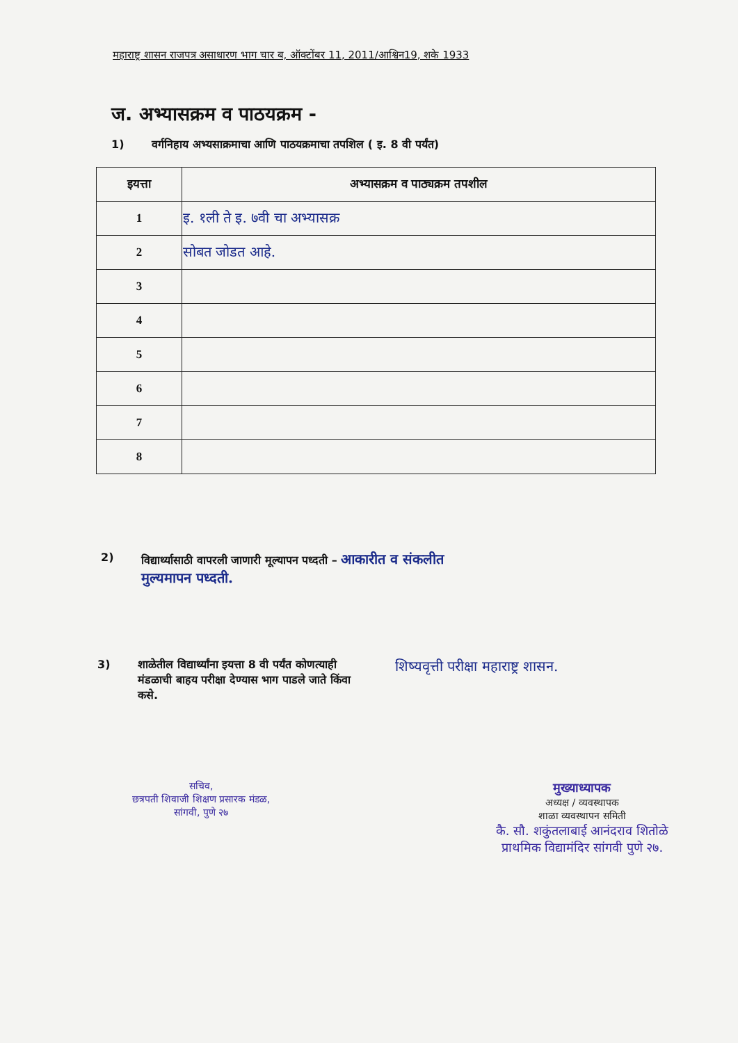महाराष्ट्र शासन राजपत्र असाधारण भाग चार ब, ऑक्टोंबर 11, 2011/आश्विन19, शके 1933
ज. अभ्यासक्रम व पाठयक्रम -
1) वर्गनिहाय अभ्यसाक्रमाचा आणि पाठयक्रमाचा तपशिल ( इ. 8 वी पर्यंत)
| इयत्ता | अभ्यासक्रम व पाठ्यक्रम तपशील |
| --- | --- |
| 1 | इ. १ली ते इ. ७वी चा अभ्यासक्र |
| 2 | सोबत जोडत आहे. |
| 3 | |
| 4 | |
| 5 | |
| 6 | |
| 7 | |
| 8 | |
2) विद्यार्थ्यासाठी वापरली जाणारी मूल्यापन पध्दती – आकारीत व संकलीत
मुल्यमापन पध्दती.
3) शाळेतील विद्यार्थ्यांना इयत्ता 8 वी पर्यंत कोणत्याही मंडळाची बाहय परीक्षा देण्यास भाग पाडले जाते किंवा कसे. शिष्यवृत्ती परीक्षा महाराष्ट्र शासन.
सचिव,
छत्रपती शिवाजी शिक्षण प्रसारक मंडळ,
सांगवी, पुणे २७
मुख्याध्यापक
अध्यक्ष / व्यवस्थापक
शाळा व्यवस्थापन समिती
कै. सौ. शकुंतलाबाई आनंदराव शितोळे
प्राथमिक विद्यामंदिर सांगवी पुणे २७.